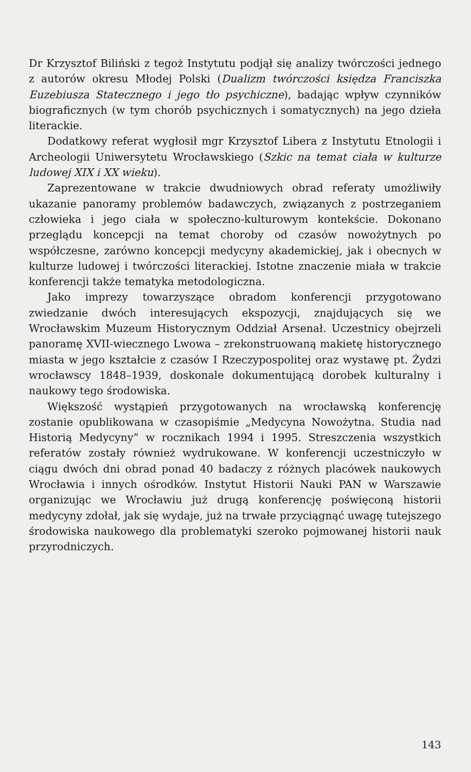Dr Krzysztof Biliński z tegoż Instytutu podjął się analizy twórczości jednego z autorów okresu Młodej Polski (Dualizm twórczości księdza Franciszka Euzebiusza Statecznego i jego tło psychiczne), badając wpływ czynników biograficznych (w tym chorób psychicznych i somatycznych) na jego dzieła literackie.
Dodatkowy referat wygłosił mgr Krzysztof Libera z Instytutu Etnologii i Archeologii Uniwersytetu Wrocławskiego (Szkic na temat ciała w kulturze ludowej XIX i XX wieku).
Zaprezentowane w trakcie dwudniowych obrad referaty umożliwiły ukazanie panoramy problemów badawczych, związanych z postrzeganiem człowieka i jego ciała w społeczno-kulturowym kontekście. Dokonano przeglądu koncepcji na temat choroby od czasów nowożytnych po współczesne, zarówno koncepcji medycyny akademickiej, jak i obecnych w kulturze ludowej i twórczości literackiej. Istotne znaczenie miała w trakcie konferencji także tematyka metodologiczna.
Jako imprezy towarzyszące obradom konferencji przygotowano zwiedzanie dwóch interesujących ekspozycji, znajdujących się we Wrocławskim Muzeum Historycznym Oddział Arsenał. Uczestnicy obejrzeli panoramę XVII-wiecznego Lwowa – zrekonstruowaną makietę historycznego miasta w jego kształcie z czasów I Rzeczypospolitej oraz wystawę pt. Żydzi wrocławscy 1848–1939, doskonale dokumentującą dorobek kulturalny i naukowy tego środowiska.
Większość wystąpień przygotowanych na wrocławską konferencję zostanie opublikowana w czasopiśmie „Medycyna Nowożytna. Studia nad Historią Medycyny” w rocznikach 1994 i 1995. Streszczenia wszystkich referatów zostały również wydrukowane. W konferencji uczestniczyło w ciągu dwóch dni obrad ponad 40 badaczy z różnych placówek naukowych Wrocławia i innych ośrodków. Instytut Historii Nauki PAN w Warszawie organizując we Wrocławiu już drugą konferencję poświęconą historii medycyny zdołał, jak się wydaje, już na trwałe przyciągnąć uwagę tutejszego środowiska naukowego dla problematyki szeroko pojmowanej historii nauk przyrodniczych.
143